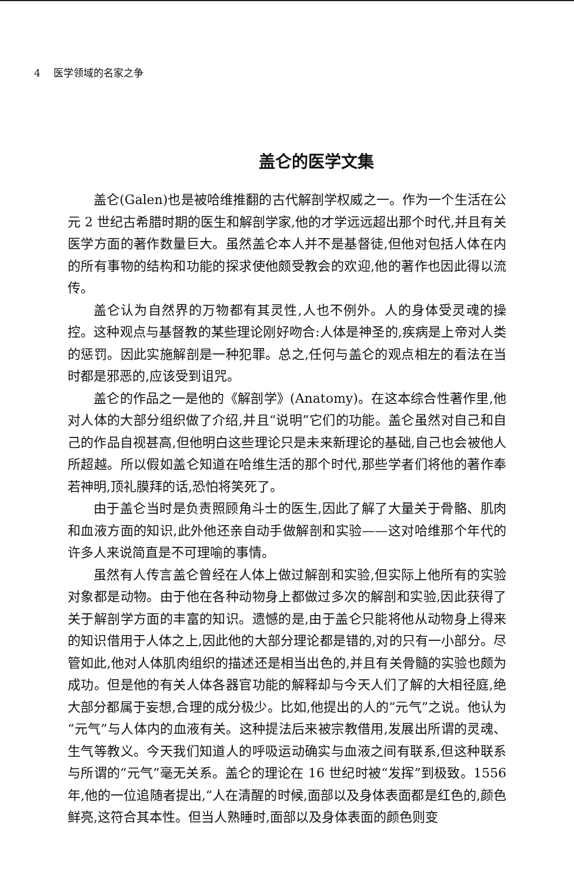4 医学领域的名家之争
盖仑的医学文集
盖仑(Galen)也是被哈维推翻的古代解剖学权威之一。作为一个生活在公元 2 世纪古希腊时期的医生和解剖学家,他的才学远远超出那个时代,并且有关医学方面的著作数量巨大。虽然盖仑本人并不是基督徒,但他对包括人体在内的所有事物的结构和功能的探求使他颇受教会的欢迎,他的著作也因此得以流传。
盖仑认为自然界的万物都有其灵性,人也不例外。人的身体受灵魂的操控。这种观点与基督教的某些理论刚好吻合:人体是神圣的,疾病是上帝对人类的惩罚。因此实施解剖是一种犯罪。总之,任何与盖仑的观点相左的看法在当时都是邪恶的,应该受到诅咒。
盖仑的作品之一是他的《解剖学》(Anatomy)。在这本综合性著作里,他对人体的大部分组织做了介绍,并且“说明”它们的功能。盖仑虽然对自己和自己的作品自视甚高,但他明白这些理论只是未来新理论的基础,自己也会被他人所超越。所以假如盖仑知道在哈维生活的那个时代,那些学者们将他的著作奉若神明,顶礼膜拜的话,恐怕将笑死了。
由于盖仑当时是负责照顾角斗士的医生,因此了解了大量关于骨骼、肌肉和血液方面的知识,此外他还亲自动手做解剖和实验——这对哈维那个年代的许多人来说简直是不可理喻的事情。
虽然有人传言盖仑曾经在人体上做过解剖和实验,但实际上他所有的实验对象都是动物。由于他在各种动物身上都做过多次的解剖和实验,因此获得了关于解剖学方面的丰富的知识。遗憾的是,由于盖仑只能将他从动物身上得来的知识借用于人体之上,因此他的大部分理论都是错的,对的只有一小部分。尽管如此,他对人体肌肉组织的描述还是相当出色的,并且有关骨髓的实验也颇为成功。但是他的有关人体各器官功能的解释却与今天人们了解的大相径庭,绝大部分都属于妄想,合理的成分极少。比如,他提出的人的“元气”之说。他认为“元气”与人体内的血液有关。这种提法后来被宗教借用,发展出所谓的灵魂、生气等教义。今天我们知道人的呼吸运动确实与血液之间有联系,但这种联系与所谓的“元气”毫无关系。盖仑的理论在 16 世纪时被“发挥”到极致。1556 年,他的一位追随者提出,“人在清醒的时候,面部以及身体表面都是红色的,颜色鲜亮,这符合其本性。但当人熟睡时,面部以及身体表面的颜色则变